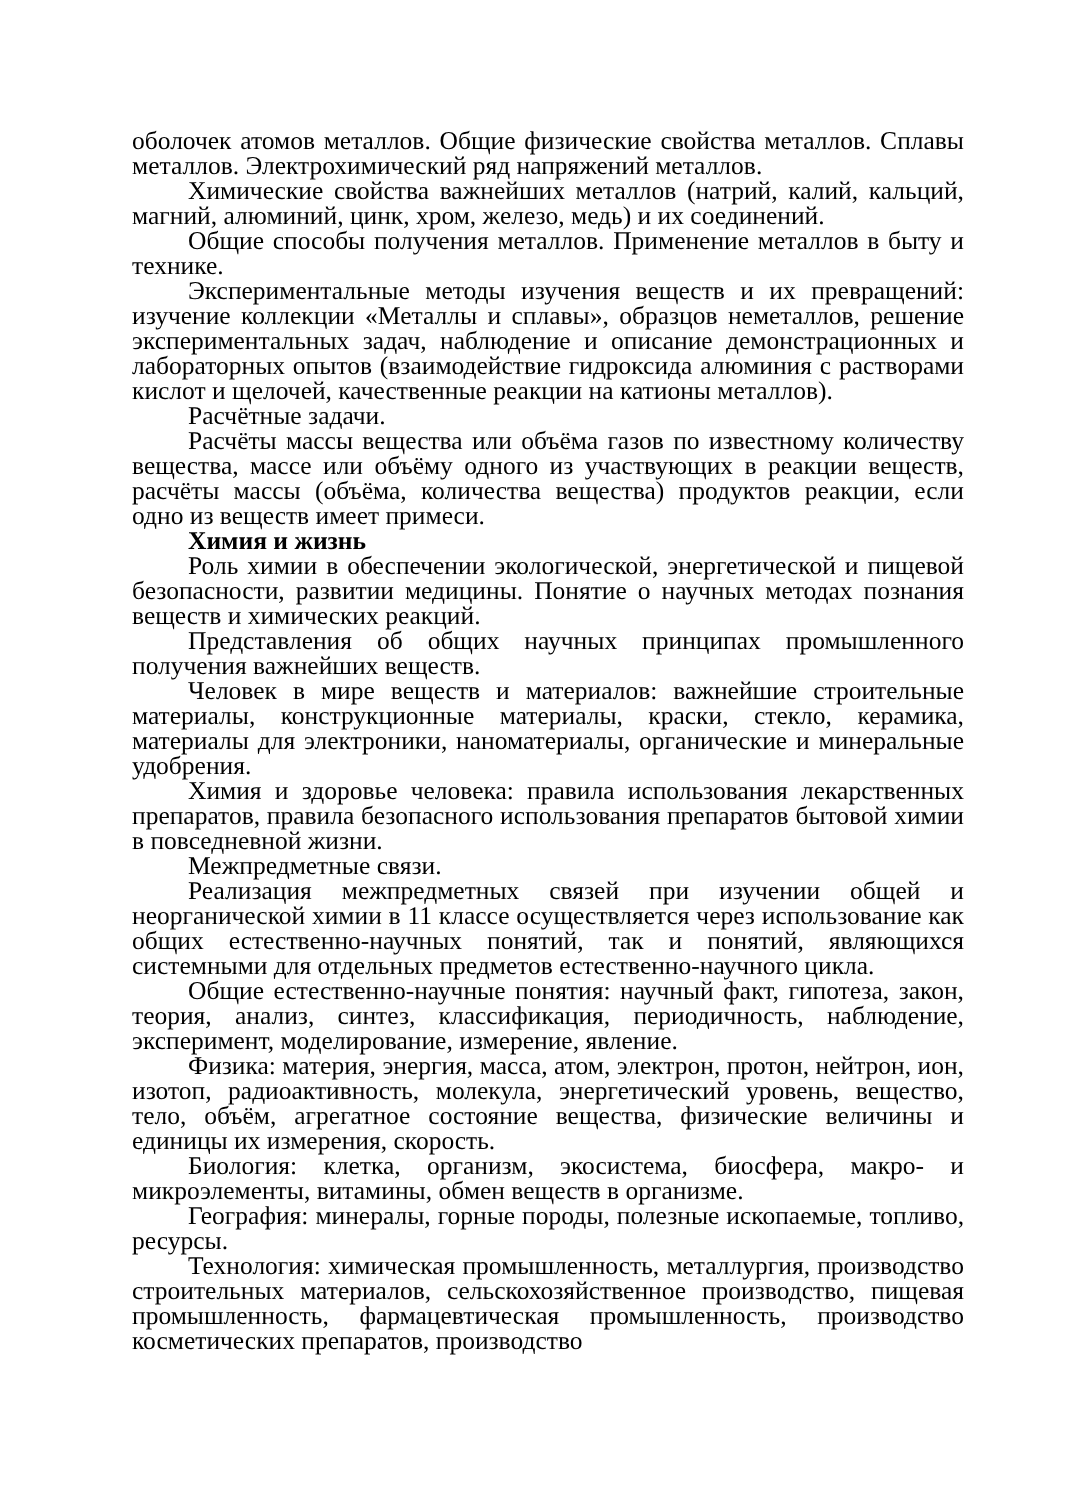оболочек атомов металлов. Общие физические свойства металлов. Сплавы металлов. Электрохимический ряд напряжений металлов.
Химические свойства важнейших металлов (натрий, калий, кальций, магний, алюминий, цинк, хром, железо, медь) и их соединений.
Общие способы получения металлов. Применение металлов в быту и технике.
Экспериментальные методы изучения веществ и их превращений: изучение коллекции «Металлы и сплавы», образцов неметаллов, решение экспериментальных задач, наблюдение и описание демонстрационных и лабораторных опытов (взаимодействие гидроксида алюминия с растворами кислот и щелочей, качественные реакции на катионы металлов).
Расчётные задачи.
Расчёты массы вещества или объёма газов по известному количеству вещества, массе или объёму одного из участвующих в реакции веществ, расчёты массы (объёма, количества вещества) продуктов реакции, если одно из веществ имеет примеси.
Химия и жизнь
Роль химии в обеспечении экологической, энергетической и пищевой безопасности, развитии медицины. Понятие о научных методах познания веществ и химических реакций.
Представления об общих научных принципах промышленного получения важнейших веществ.
Человек в мире веществ и материалов: важнейшие строительные материалы, конструкционные материалы, краски, стекло, керамика, материалы для электроники, наноматериалы, органические и минеральные удобрения.
Химия и здоровье человека: правила использования лекарственных препаратов, правила безопасного использования препаратов бытовой химии в повседневной жизни.
Межпредметные связи.
Реализация межпредметных связей при изучении общей и неорганической химии в 11 классе осуществляется через использование как общих естественно-научных понятий, так и понятий, являющихся системными для отдельных предметов естественно-научного цикла.
Общие естественно-научные понятия: научный факт, гипотеза, закон, теория, анализ, синтез, классификация, периодичность, наблюдение, эксперимент, моделирование, измерение, явление.
Физика: материя, энергия, масса, атом, электрон, протон, нейтрон, ион, изотоп, радиоактивность, молекула, энергетический уровень, вещество, тело, объём, агрегатное состояние вещества, физические величины и единицы их измерения, скорость.
Биология: клетка, организм, экосистема, биосфера, макро- и микроэлементы, витамины, обмен веществ в организме.
География: минералы, горные породы, полезные ископаемые, топливо, ресурсы.
Технология: химическая промышленность, металлургия, производство строительных материалов, сельскохозяйственное производство, пищевая промышленность, фармацевтическая промышленность, производство косметических препаратов, производство